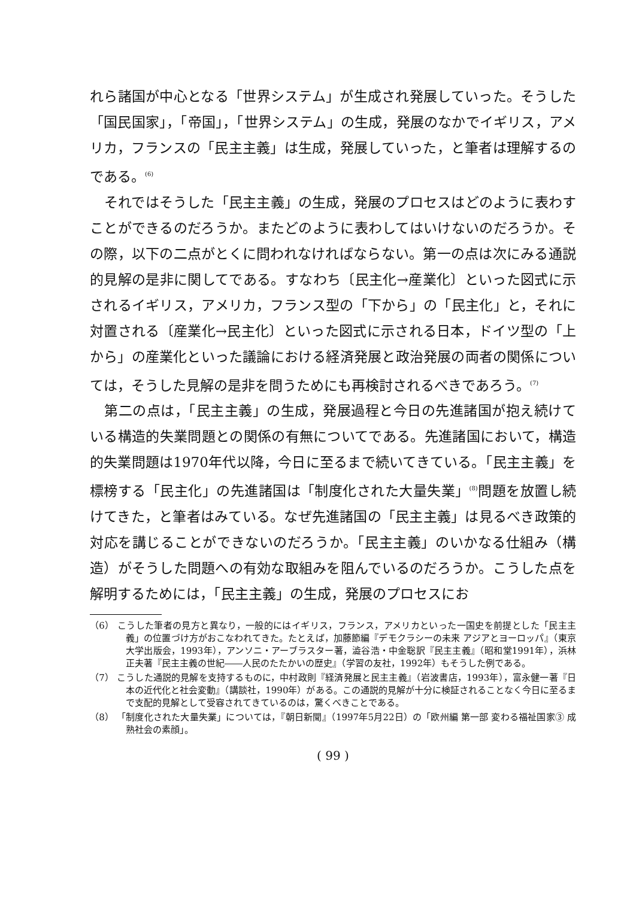れら諸国が中心となる「世界システム」が生成され発展していった。そうした「国民国家」，「帝国」，「世界システム」の生成，発展のなかでイギリス，アメリカ，フランスの「民主主義」は生成，発展していった，と筆者は理解するのである。<sup>(6)</sup>
それではそうした「民主主義」の生成，発展のプロセスはどのように表わすことができるのだろうか。またどのように表わしてはいけないのだろうか。その際，以下の二点がとくに問われなければならない。第一の点は次にみる通説的見解の是非に関してである。すなわち〔民主化→産業化〕といった図式に示されるイギリス，アメリカ，フランス型の「下から」の「民主化」と，それに対置される〔産業化→民主化〕といった図式に示される日本，ドイツ型の「上から」の産業化といった議論における経済発展と政治発展の両者の関係については，そうした見解の是非を問うためにも再検討されるべきであろう。<sup>(7)</sup>
第二の点は，「民主主義」の生成，発展過程と今日の先進諸国が抱え続けている構造的失業問題との関係の有無についてである。先進諸国において，構造的失業問題は1970年代以降，今日に至るまで続いてきている。「民主主義」を標榜する「民主化」の先進諸国は「制度化された大量失業」<sup>(8)</sup>問題を放置し続けてきた，と筆者はみている。なぜ先進諸国の「民主主義」は見るべき政策的対応を講じることができないのだろうか。「民主主義」のいかなる仕組み（構造）がそうした問題への有効な取組みを阻んでいるのだろうか。こうした点を解明するためには，「民主主義」の生成，発展のプロセスにお
（6） こうした筆者の見方と異なり，一般的にはイギリス，フランス，アメリカといった一国史を前提とした「民主主義」の位置づけ方がおこなわれてきた。たとえば，加藤節編『デモクラシーの未来 アジアとヨーロッパ』（東京大学出版会，1993年），アンソニ・アーブラスター著，澁谷浩・中金聡訳『民主主義』（昭和堂1991年），浜林正夫著『民主主義の世紀――人民のたたかいの歴史』（学習の友社，1992年）もそうした例である。
（7） こうした通説的見解を支持するものに，中村政則『経済発展と民主主義』（岩波書店，1993年），富永健一著『日本の近代化と社会変動』（講談社，1990年）がある。この通説的見解が十分に検証されることなく今日に至るまで支配的見解として受容されてきているのは，驚くべきことである。
（8） 「制度化された大量失業」については，『朝日新聞』（1997年5月22日）の「欧州編 第一部 変わる福祉国家③ 成熟社会の素顔」。
( 99 )